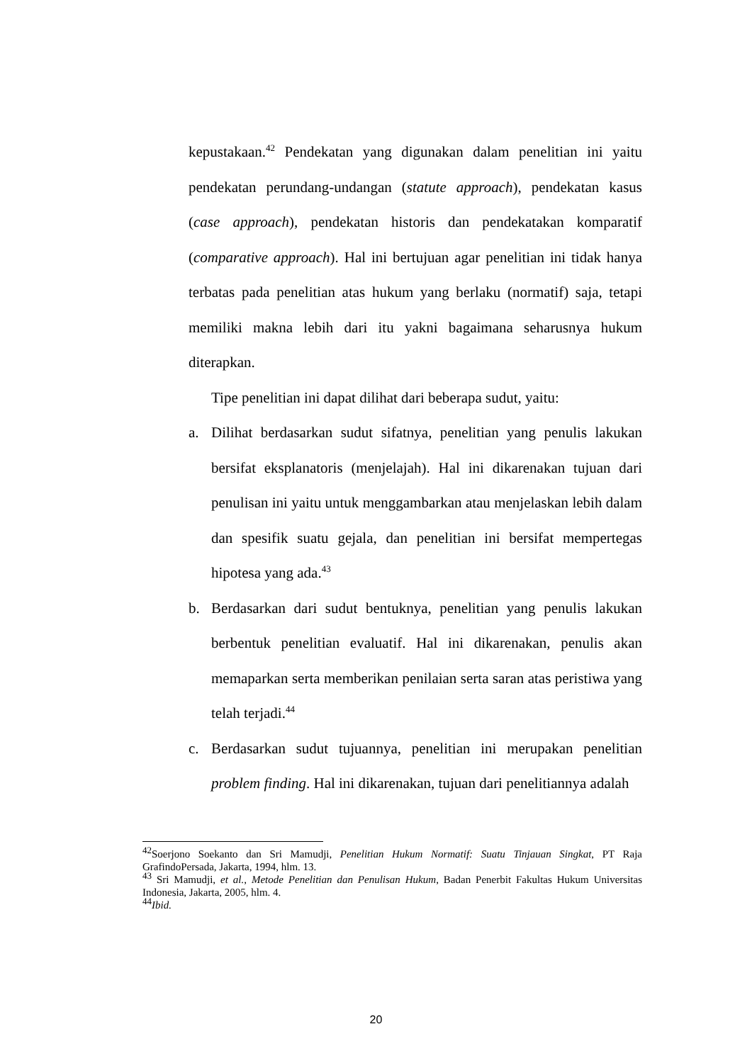kepustakaan.<sup>42</sup> Pendekatan yang digunakan dalam penelitian ini yaitu pendekatan perundang-undangan (statute approach), pendekatan kasus (case approach), pendekatan historis dan pendekatakan komparatif (comparative approach). Hal ini bertujuan agar penelitian ini tidak hanya terbatas pada penelitian atas hukum yang berlaku (normatif) saja, tetapi memiliki makna lebih dari itu yakni bagaimana seharusnya hukum diterapkan.
Tipe penelitian ini dapat dilihat dari beberapa sudut, yaitu:
a. Dilihat berdasarkan sudut sifatnya, penelitian yang penulis lakukan bersifat eksplanatoris (menjelajah). Hal ini dikarenakan tujuan dari penulisan ini yaitu untuk menggambarkan atau menjelaskan lebih dalam dan spesifik suatu gejala, dan penelitian ini bersifat mempertegas hipotesa yang ada.<sup>43</sup>
b. Berdasarkan dari sudut bentuknya, penelitian yang penulis lakukan berbentuk penelitian evaluatif. Hal ini dikarenakan, penulis akan memaparkan serta memberikan penilaian serta saran atas peristiwa yang telah terjadi.<sup>44</sup>
c. Berdasarkan sudut tujuannya, penelitian ini merupakan penelitian problem finding. Hal ini dikarenakan, tujuan dari penelitiannya adalah
<sup>42</sup> Soerjono Soekanto dan Sri Mamudji, Penelitian Hukum Normatif: Suatu Tinjauan Singkat, PT Raja GrafindoPersada, Jakarta, 1994, hlm. 13.
<sup>43</sup> Sri Mamudji, et al., Metode Penelitian dan Penulisan Hukum, Badan Penerbit Fakultas Hukum Universitas Indonesia, Jakarta, 2005, hlm. 4.
<sup>44</sup> Ibid.
20